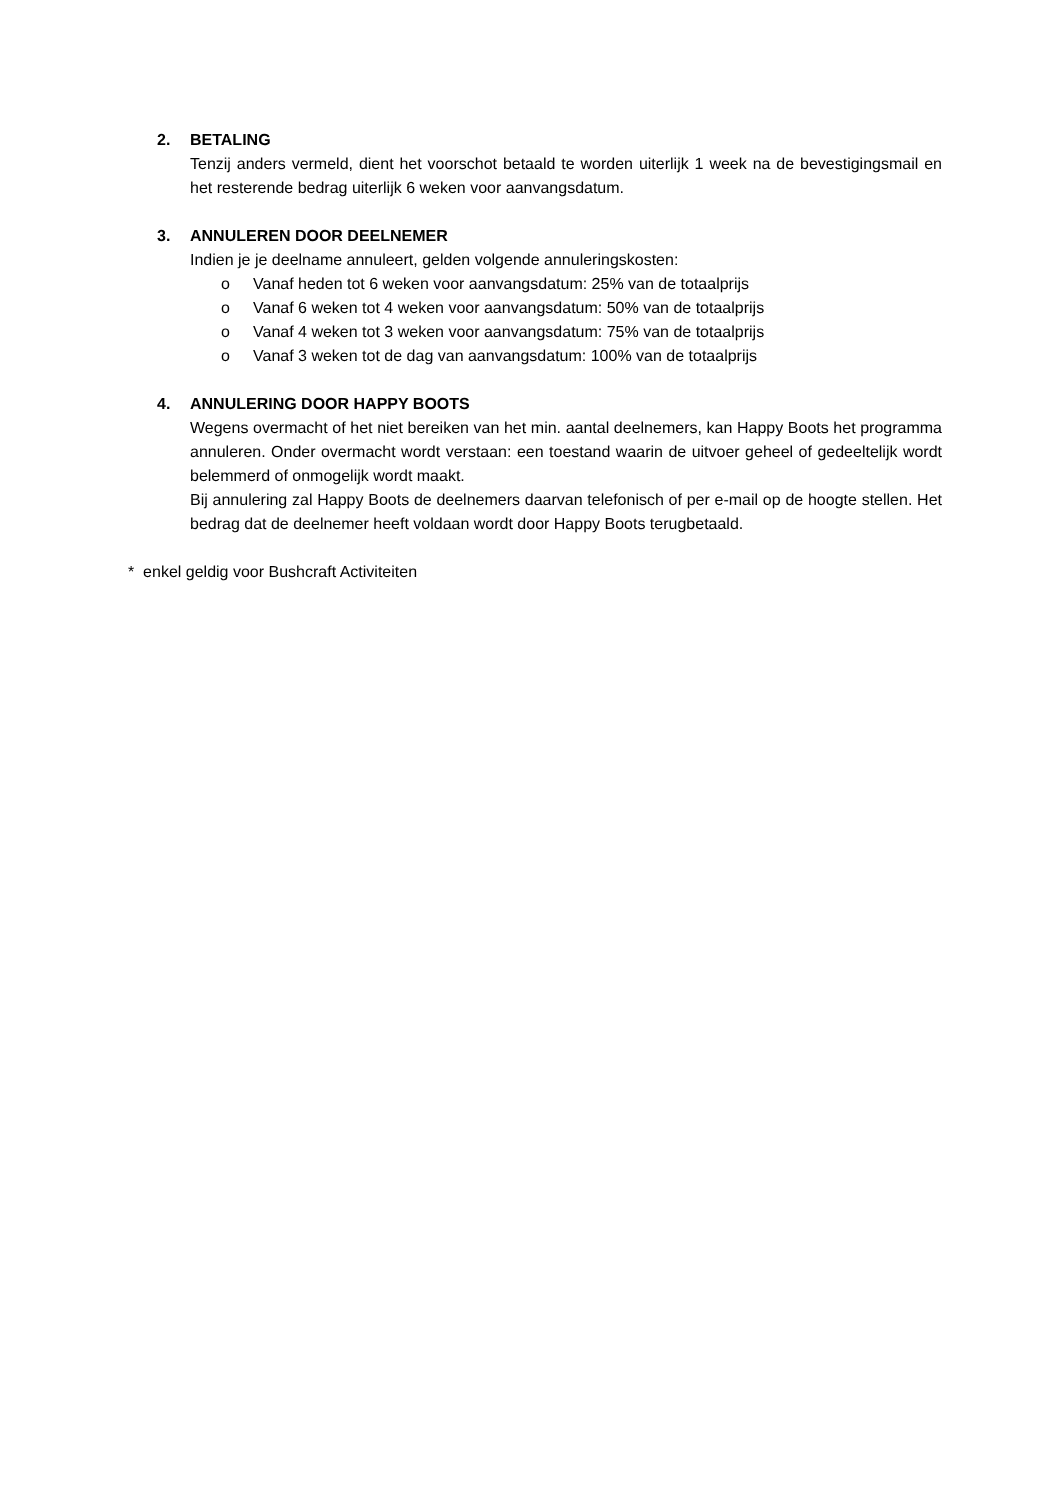2. BETALING
Tenzij anders vermeld, dient het voorschot betaald te worden uiterlijk 1 week na de bevestigingsmail en het resterende bedrag uiterlijk 6 weken voor aanvangsdatum.
3. ANNULEREN DOOR DEELNEMER
Indien je je deelname annuleert, gelden volgende annuleringskosten:
o Vanaf heden tot 6 weken voor aanvangsdatum: 25% van de totaalprijs
o Vanaf 6 weken tot 4 weken voor aanvangsdatum: 50% van de totaalprijs
o Vanaf 4 weken tot 3 weken voor aanvangsdatum: 75% van de totaalprijs
o Vanaf 3 weken tot de dag van aanvangsdatum: 100% van de totaalprijs
4. ANNULERING DOOR HAPPY BOOTS
Wegens overmacht of het niet bereiken van het min. aantal deelnemers, kan Happy Boots het programma annuleren. Onder overmacht wordt verstaan: een toestand waarin de uitvoer geheel of gedeeltelijk wordt belemmerd of onmogelijk wordt maakt.
Bij annulering zal Happy Boots de deelnemers daarvan telefonisch of per e-mail op de hoogte stellen. Het bedrag dat de deelnemer heeft voldaan wordt door Happy Boots terugbetaald.
* enkel geldig voor Bushcraft Activiteiten